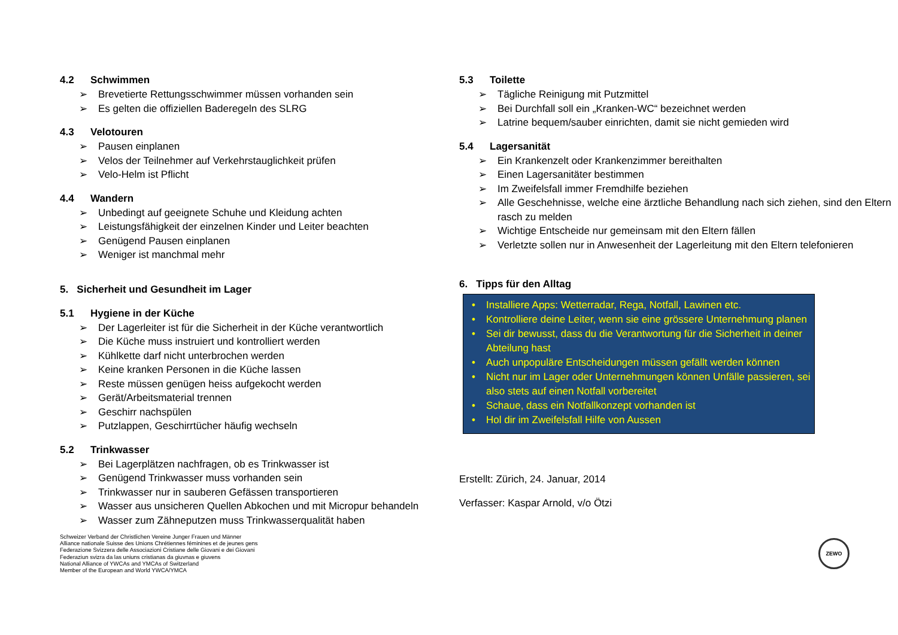4.2 Schwimmen
➢ Brevetierte Rettungsschwimmer müssen vorhanden sein
➢ Es gelten die offiziellen Baderegeln des SLRG
4.3 Velotouren
➢ Pausen einplanen
➢ Velos der Teilnehmer auf Verkehrstauglichkeit prüfen
➢ Velo-Helm ist Pflicht
4.4 Wandern
➢ Unbedingt auf geeignete Schuhe und Kleidung achten
➢ Leistungsfähigkeit der einzelnen Kinder und Leiter beachten
➢ Genügend Pausen einplanen
➢ Weniger ist manchmal mehr
5. Sicherheit und Gesundheit im Lager
5.1 Hygiene in der Küche
➢ Der Lagerleiter ist für die Sicherheit in der Küche verantwortlich
➢ Die Küche muss instruiert und kontrolliert werden
➢ Kühlkette darf nicht unterbrochen werden
➢ Keine kranken Personen in die Küche lassen
➢ Reste müssen genügen heiss aufgekocht werden
➢ Gerät/Arbeitsmaterial trennen
➢ Geschirr nachspülen
➢ Putzlappen, Geschirrtücher häufig wechseln
5.2 Trinkwasser
➢ Bei Lagerplätzen nachfragen, ob es Trinkwasser ist
➢ Genügend Trinkwasser muss vorhanden sein
➢ Trinkwasser nur in sauberen Gefässen transportieren
➢ Wasser aus unsicheren Quellen Abkochen und mit Micropur behandeln
➢ Wasser zum Zähneputzen muss Trinkwasserqualität haben
Schweizer Verband der Christlichen Vereine Junger Frauen und Männer
Alliance nationale Suisse des Unions Chrétiennes féminines et de jeunes gens
Federazione Svizzera delle Associazioni Cristiane delle Giovani e dei Giovani
Federaziun svizra da las uniuns cristianas da giuvnas e giuvens
National Alliance of YWCAs and YMCAs of Switzerland
Member of the European and World YWCA/YMCA
5.3 Toilette
➢ Tägliche Reinigung mit Putzmittel
➢ Bei Durchfall soll ein „Kranken-WC“ bezeichnet werden
➢ Latrine bequem/sauber einrichten, damit sie nicht gemieden wird
5.4 Lagersanität
➢ Ein Krankenzelt oder Krankenzimmer bereithalten
➢ Einen Lagersanitäter bestimmen
➢ Im Zweifelsfall immer Fremdhilfe beziehen
➢ Alle Geschehnisse, welche eine ärztliche Behandlung nach sich ziehen, sind den Eltern rasch zu melden
➢ Wichtige Entscheide nur gemeinsam mit den Eltern fällen
➢ Verletzte sollen nur in Anwesenheit der Lagerleitung mit den Eltern telefonieren
6. Tipps für den Alltag
• Installiere Apps: Wetterradar, Rega, Notfall, Lawinen etc.
• Kontrolliere deine Leiter, wenn sie eine grössere Unternehmung planen
• Sei dir bewusst, dass du die Verantwortung für die Sicherheit in deiner Abteilung hast
• Auch unpopuläre Entscheidungen müssen gefällt werden können
• Nicht nur im Lager oder Unternehmungen können Unfälle passieren, sei also stets auf einen Notfall vorbereitet
• Schaue, dass ein Notfallkonzept vorhanden ist
• Hol dir im Zweifelsfall Hilfe von Aussen
Erstellt: Zürich, 24. Januar, 2014
Verfasser: Kaspar Arnold, v/o Ötzi
ZEWO